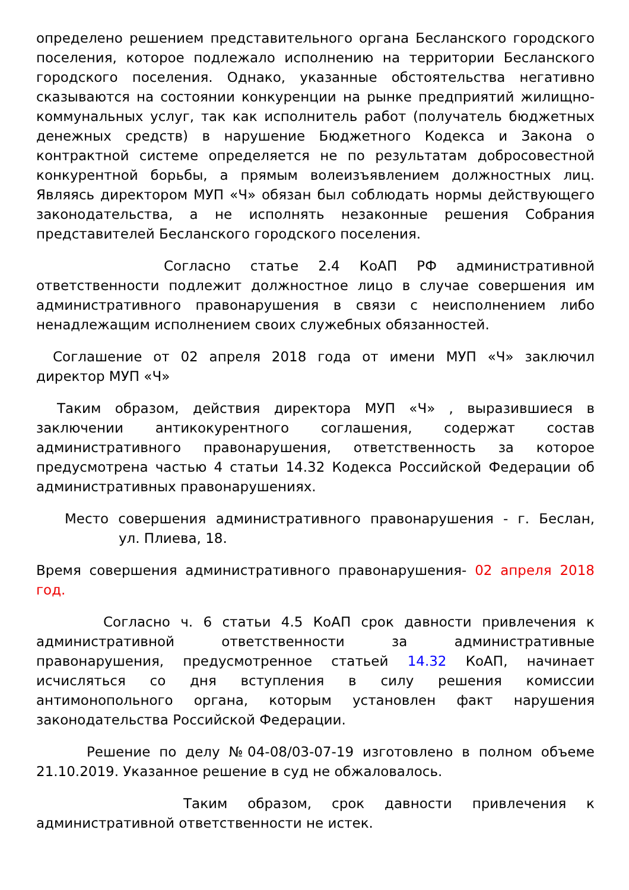определено решением представительного органа Бесланского городского поселения, которое подлежало исполнению на территории Бесланского городского поселения. Однако, указанные обстоятельства негативно сказываются на состоянии конкуренции на рынке предприятий жилищно-коммунальных услуг, так как исполнитель работ (получатель бюджетных денежных средств) в нарушение Бюджетного Кодекса и Закона о контрактной системе определяется не по результатам добросовестной конкурентной борьбы, а прямым волеизъявлением должностных лиц. Являясь директором МУП «Ч» обязан был соблюдать нормы действующего законодательства, а не исполнять незаконные решения Собрания представителей Бесланского городского поселения.
Согласно статье 2.4 КоАП РФ административной ответственности подлежит должностное лицо в случае совершения им административного правонарушения в связи с неисполнением либо ненадлежащим исполнением своих служебных обязанностей.
Соглашение от 02 апреля 2018 года от имени МУП «Ч» заключил директор МУП «Ч»
Таким образом, действия директора МУП «Ч» , выразившиеся в заключении антикокурентного соглашения, содержат состав административного правонарушения, ответственность за которое предусмотрена частью 4 статьи 14.32 Кодекса Российской Федерации об административных правонарушениях.
Место совершения административного правонарушения - г. Беслан, ул. Плиева, 18.
Время совершения административного правонарушения- 02 апреля 2018 год.
Согласно ч. 6 статьи 4.5 КоАП срок давности привлечения к административной ответственности за административные правонарушения, предусмотренное статьей 14.32 КоАП, начинает исчисляться со дня вступления в силу решения комиссии антимонопольного органа, которым установлен факт нарушения законодательства Российской Федерации.
Решение по делу №04-08/03-07-19 изготовлено в полном объеме 21.10.2019. Указанное решение в суд не обжаловалось.
Таким образом, срок давности привлечения к административной ответственности не истек.